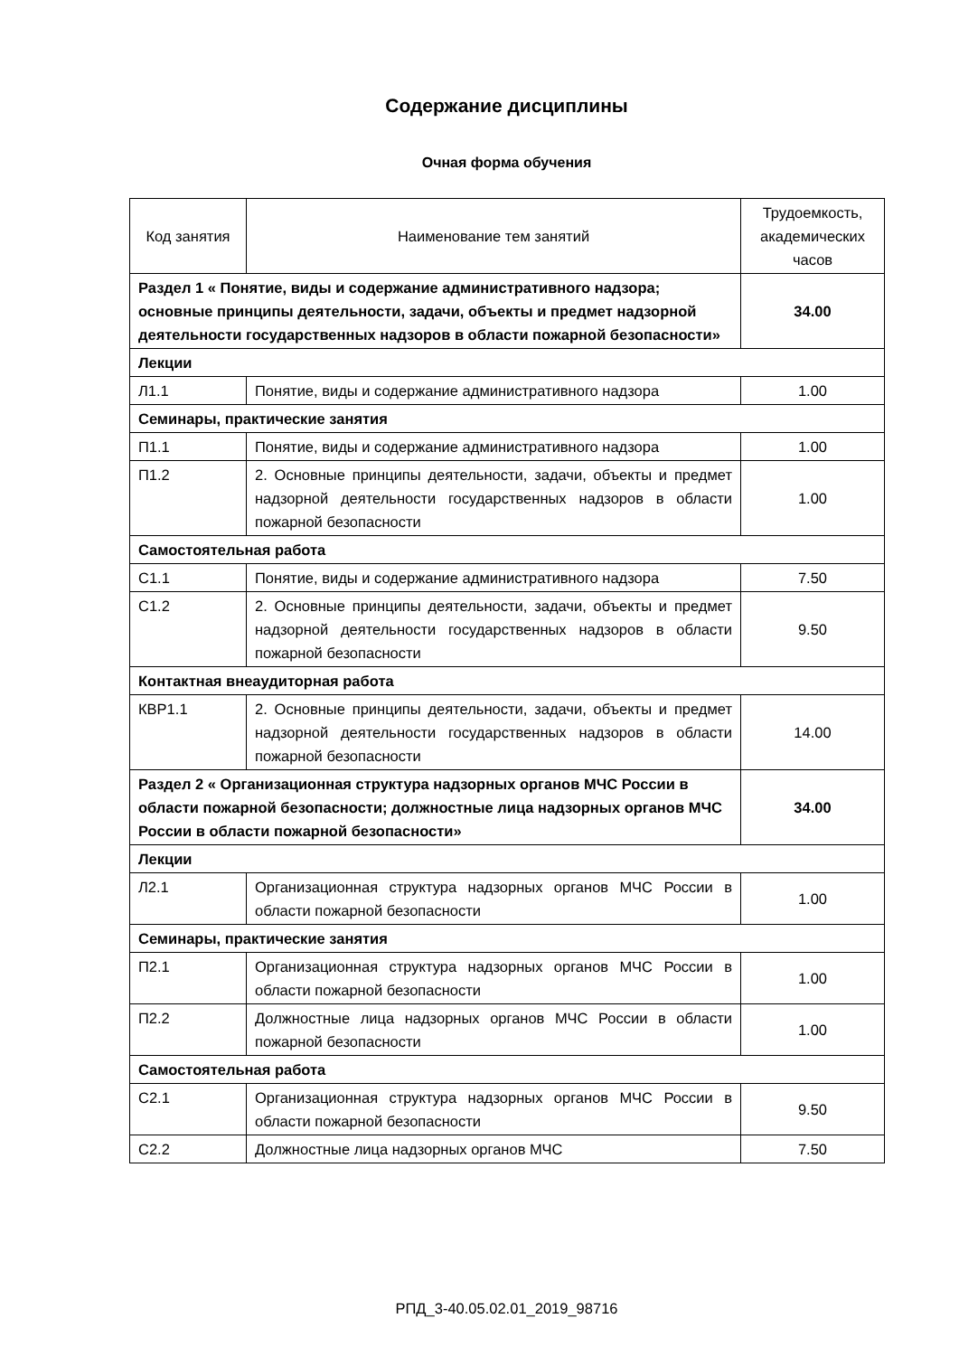Содержание дисциплины
Очная форма обучения
| Код занятия | Наименование тем занятий | Трудоемкость, академических часов |
| --- | --- | --- |
| Раздел 1 « Понятие, виды и содержание административного надзора; основные принципы деятельности, задачи, объекты и предмет надзорной деятельности государственных надзоров в области пожарной безопасности» | | 34.00 |
| Лекции | | |
| Л1.1 | Понятие, виды и содержание административного надзора | 1.00 |
| Семинары, практические занятия | | |
| П1.1 | Понятие, виды и содержание административного надзора | 1.00 |
| П1.2 | 2. Основные принципы деятельности, задачи, объекты и предмет надзорной деятельности государственных надзоров в области пожарной безопасности | 1.00 |
| Самостоятельная работа | | |
| С1.1 | Понятие, виды и содержание административного надзора | 7.50 |
| С1.2 | 2. Основные принципы деятельности, задачи, объекты и предмет надзорной деятельности государственных надзоров в области пожарной безопасности | 9.50 |
| Контактная внеаудиторная работа | | |
| КВР1.1 | 2. Основные принципы деятельности, задачи, объекты и предмет надзорной деятельности государственных надзоров в области пожарной безопасности | 14.00 |
| Раздел 2 « Организационная структура надзорных органов МЧС России в области пожарной безопасности; должностные лица надзорных органов МЧС России в области пожарной безопасности» | | 34.00 |
| Лекции | | |
| Л2.1 | Организационная структура надзорных органов МЧС России в области пожарной безопасности | 1.00 |
| Семинары, практические занятия | | |
| П2.1 | Организационная структура надзорных органов МЧС России в области пожарной безопасности | 1.00 |
| П2.2 | Должностные лица надзорных органов МЧС России в области пожарной безопасности | 1.00 |
| Самостоятельная работа | | |
| С2.1 | Организационная структура надзорных органов МЧС России в области пожарной безопасности | 9.50 |
| С2.2 | Должностные лица надзорных органов МЧС | 7.50 |
РПД_3-40.05.02.01_2019_98716